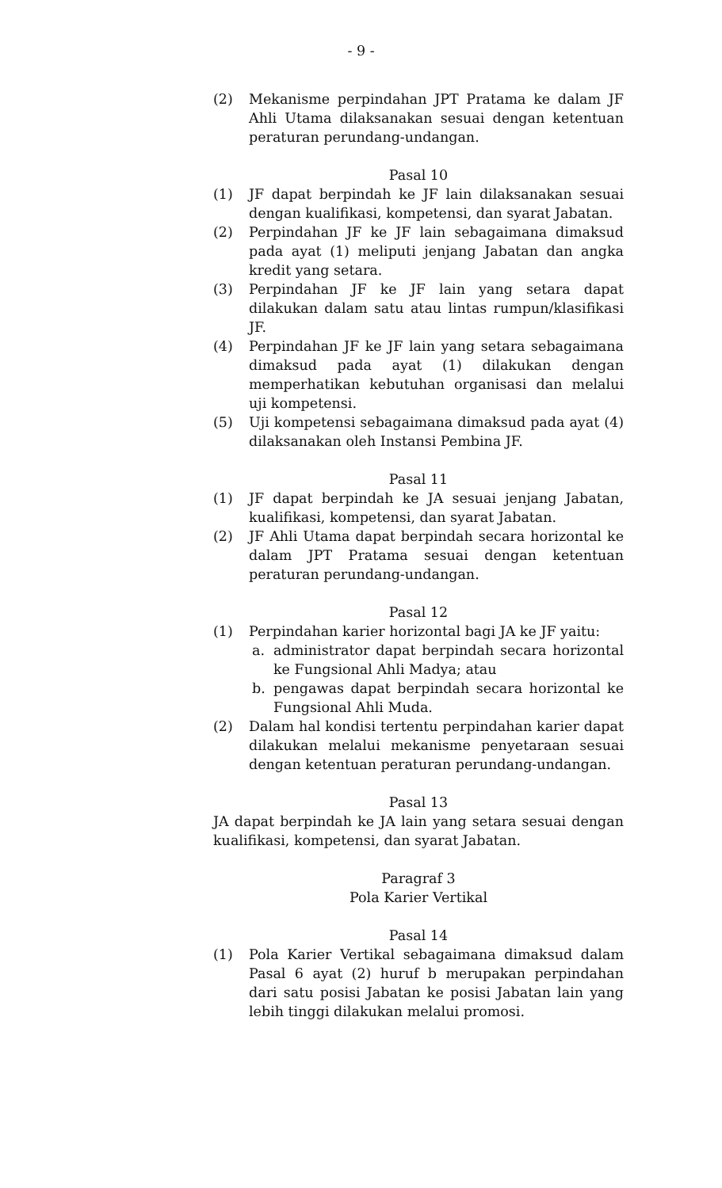- 9 -
(2) Mekanisme perpindahan JPT Pratama ke dalam JF Ahli Utama dilaksanakan sesuai dengan ketentuan peraturan perundang-undangan.
Pasal 10
(1) JF dapat berpindah ke JF lain dilaksanakan sesuai dengan kualifikasi, kompetensi, dan syarat Jabatan.
(2) Perpindahan JF ke JF lain sebagaimana dimaksud pada ayat (1) meliputi jenjang Jabatan dan angka kredit yang setara.
(3) Perpindahan JF ke JF lain yang setara dapat dilakukan dalam satu atau lintas rumpun/klasifikasi JF.
(4) Perpindahan JF ke JF lain yang setara sebagaimana dimaksud pada ayat (1) dilakukan dengan memperhatikan kebutuhan organisasi dan melalui uji kompetensi.
(5) Uji kompetensi sebagaimana dimaksud pada ayat (4) dilaksanakan oleh Instansi Pembina JF.
Pasal 11
(1) JF dapat berpindah ke JA sesuai jenjang Jabatan, kualifikasi, kompetensi, dan syarat Jabatan.
(2) JF Ahli Utama dapat berpindah secara horizontal ke dalam JPT Pratama sesuai dengan ketentuan peraturan perundang-undangan.
Pasal 12
(1) Perpindahan karier horizontal bagi JA ke JF yaitu:
a. administrator dapat berpindah secara horizontal ke Fungsional Ahli Madya; atau
b. pengawas dapat berpindah secara horizontal ke Fungsional Ahli Muda.
(2) Dalam hal kondisi tertentu perpindahan karier dapat dilakukan melalui mekanisme penyetaraan sesuai dengan ketentuan peraturan perundang-undangan.
Pasal 13
JA dapat berpindah ke JA lain yang setara sesuai dengan kualifikasi, kompetensi, dan syarat Jabatan.
Paragraf 3
Pola Karier Vertikal
Pasal 14
(1) Pola Karier Vertikal sebagaimana dimaksud dalam Pasal 6 ayat (2) huruf b merupakan perpindahan dari satu posisi Jabatan ke posisi Jabatan lain yang lebih tinggi dilakukan melalui promosi.